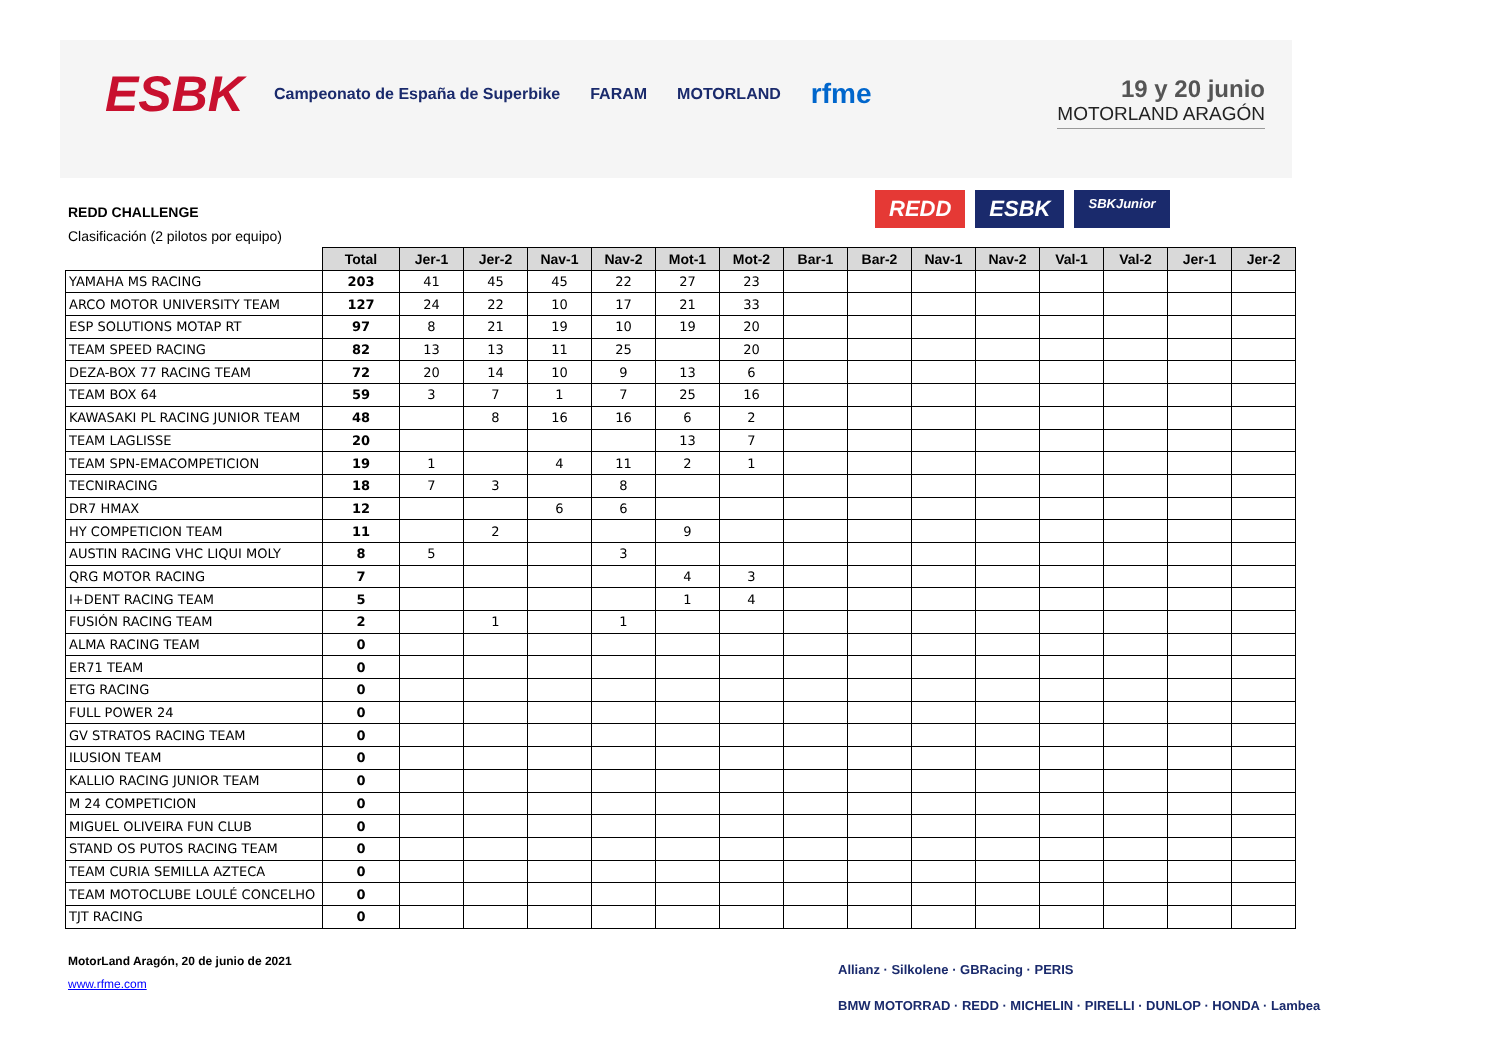ESBK Campeonato de España de Superbike FARAM MOTORLAND rfme
19 y 20 junio
MOTORLAND ARAGÓN
REDD CHALLENGE
Clasificación (2 pilotos por equipo)
REDD ESBK SBKJunior
| | Total | Jer-1 | Jer-2 | Nav-1 | Nav-2 | Mot-1 | Mot-2 | Bar-1 | Bar-2 | Nav-1 | Nav-2 | Val-1 | Val-2 | Jer-1 | Jer-2 |
| --- | --- | --- | --- | --- | --- | --- | --- | --- | --- | --- | --- | --- | --- | --- | --- |
| YAMAHA MS RACING | 203 | 41 | 45 | 45 | 22 | 27 | 23 | | | | | | | | |
| ARCO MOTOR UNIVERSITY TEAM | 127 | 24 | 22 | 10 | 17 | 21 | 33 | | | | | | | | |
| ESP SOLUTIONS MOTAP RT | 97 | 8 | 21 | 19 | 10 | 19 | 20 | | | | | | | | |
| TEAM SPEED RACING | 82 | 13 | 13 | 11 | 25 | | 20 | | | | | | | | |
| DEZA-BOX 77 RACING TEAM | 72 | 20 | 14 | 10 | 9 | 13 | 6 | | | | | | | | |
| TEAM BOX 64 | 59 | 3 | 7 | 1 | 7 | 25 | 16 | | | | | | | | |
| KAWASAKI PL RACING JUNIOR TEAM | 48 | | 8 | 16 | 16 | 6 | 2 | | | | | | | | |
| TEAM LAGLISSE | 20 | | | | | 13 | 7 | | | | | | | | |
| TEAM SPN-EMACOMPETICION | 19 | 1 | | 4 | 11 | 2 | 1 | | | | | | | | |
| TECNIRACING | 18 | 7 | 3 | | 8 | | | | | | | | | | |
| DR7 HMAX | 12 | | | 6 | 6 | | | | | | | | | | |
| HY COMPETICION TEAM | 11 | | 2 | | | 9 | | | | | | | | | |
| AUSTIN RACING VHC LIQUI MOLY | 8 | 5 | | | 3 | | | | | | | | | | |
| QRG MOTOR RACING | 7 | | | | | 4 | 3 | | | | | | | | |
| I+DENT RACING TEAM | 5 | | | | | 1 | 4 | | | | | | | | |
| FUSIÓN RACING TEAM | 2 | | 1 | | 1 | | | | | | | | | | |
| ALMA RACING TEAM | 0 | | | | | | | | | | | | | | |
| ER71 TEAM | 0 | | | | | | | | | | | | | | |
| ETG RACING | 0 | | | | | | | | | | | | | | |
| FULL POWER 24 | 0 | | | | | | | | | | | | | | |
| GV STRATOS RACING TEAM | 0 | | | | | | | | | | | | | | |
| ILUSION TEAM | 0 | | | | | | | | | | | | | | |
| KALLIO RACING JUNIOR TEAM | 0 | | | | | | | | | | | | | | |
| M 24 COMPETICION | 0 | | | | | | | | | | | | | | |
| MIGUEL OLIVEIRA FUN CLUB | 0 | | | | | | | | | | | | | | |
| STAND OS PUTOS RACING TEAM | 0 | | | | | | | | | | | | | | |
| TEAM CURIA SEMILLA AZTECA | 0 | | | | | | | | | | | | | | |
| TEAM MOTOCLUBE LOULÉ CONCELHO | 0 | | | | | | | | | | | | | | |
| TJT RACING | 0 | | | | | | | | | | | | | | |
MotorLand Aragón, 20 de junio de 2021
www.rfme.com
Allianz · Silkolene · GBRacing · PERIS
BMW MOTORRAD · REDD · MICHELIN · PIRELLI · DUNLOP · HONDA · Lambea